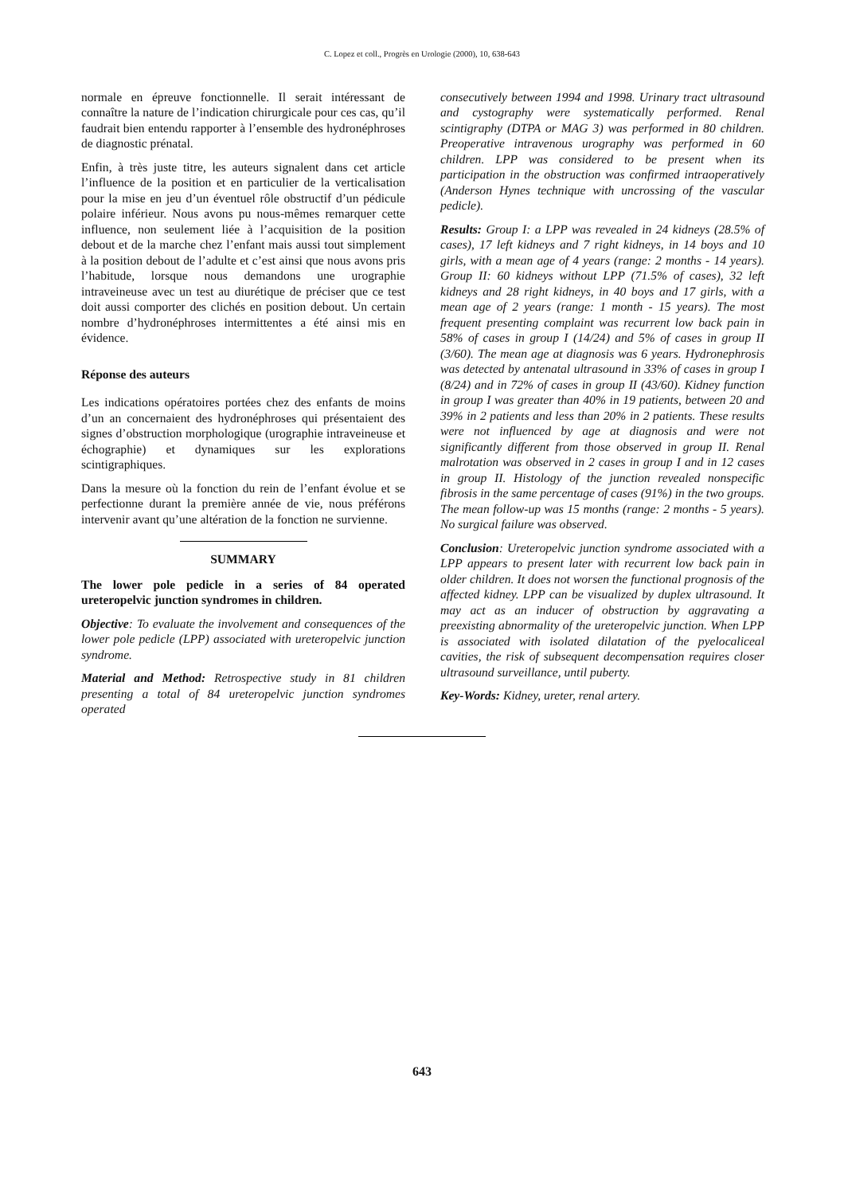C. Lopez et coll., Progrès en Urologie (2000), 10, 638-643
normale en épreuve fonctionnelle. Il serait intéressant de connaître la nature de l’indication chirurgicale pour ces cas, qu’il faudrait bien entendu rapporter à l’ensemble des hydronéphroses de diagnostic prénatal.
Enfin, à très juste titre, les auteurs signalent dans cet article l’influence de la position et en particulier de la verticalisation pour la mise en jeu d’un éventuel rôle obstructif d’un pédicule polaire inférieur. Nous avons pu nous-mêmes remarquer cette influence, non seulement liée à l’acquisition de la position debout et de la marche chez l’enfant mais aussi tout simplement à la position debout de l’adulte et c’est ainsi que nous avons pris l’habitude, lorsque nous demandons une urographie intraveineuse avec un test au diurétique de préciser que ce test doit aussi comporter des clichés en position debout. Un certain nombre d’hydronéphroses intermittentes a été ainsi mis en évidence.
Réponse des auteurs
Les indications opératoires portées chez des enfants de moins d’un an concernaient des hydronéphroses qui présentaient des signes d’obstruction morphologique (urographie intraveineuse et échographie) et dynamiques sur les explorations scintigraphiques.
Dans la mesure où la fonction du rein de l’enfant évolue et se perfectionne durant la première année de vie, nous préférons intervenir avant qu’une altération de la fonction ne survienne.
SUMMARY
The lower pole pedicle in a series of 84 operated ureteropelvic junction syndromes in children.
Objective: To evaluate the involvement and consequences of the lower pole pedicle (LPP) associated with ureteropelvic junction syndrome.
Material and Method: Retrospective study in 81 children presenting a total of 84 ureteropelvic junction syndromes operated
consecutively between 1994 and 1998. Urinary tract ultrasound and cystography were systematically performed. Renal scintigraphy (DTPA or MAG 3) was performed in 80 children. Preoperative intravenous urography was performed in 60 children. LPP was considered to be present when its participation in the obstruction was confirmed intraoperatively (Anderson Hynes technique with uncrossing of the vascular pedicle).
Results: Group I: a LPP was revealed in 24 kidneys (28.5% of cases), 17 left kidneys and 7 right kidneys, in 14 boys and 10 girls, with a mean age of 4 years (range: 2 months - 14 years). Group II: 60 kidneys without LPP (71.5% of cases), 32 left kidneys and 28 right kidneys, in 40 boys and 17 girls, with a mean age of 2 years (range: 1 month - 15 years). The most frequent presenting complaint was recurrent low back pain in 58% of cases in group I (14/24) and 5% of cases in group II (3/60). The mean age at diagnosis was 6 years. Hydronephrosis was detected by antenatal ultrasound in 33% of cases in group I (8/24) and in 72% of cases in group II (43/60). Kidney function in group I was greater than 40% in 19 patients, between 20 and 39% in 2 patients and less than 20% in 2 patients. These results were not influenced by age at diagnosis and were not significantly different from those observed in group II. Renal malrotation was observed in 2 cases in group I and in 12 cases in group II. Histology of the junction revealed nonspecific fibrosis in the same percentage of cases (91%) in the two groups. The mean follow-up was 15 months (range: 2 months - 5 years). No surgical failure was observed.
Conclusion: Ureteropelvic junction syndrome associated with a LPP appears to present later with recurrent low back pain in older children. It does not worsen the functional prognosis of the affected kidney. LPP can be visualized by duplex ultrasound. It may act as an inducer of obstruction by aggravating a preexisting abnormality of the ureteropelvic junction. When LPP is associated with isolated dilatation of the pyelocaliceal cavities, the risk of subsequent decompensation requires closer ultrasound surveillance, until puberty.
Key-Words: Kidney, ureter, renal artery.
643